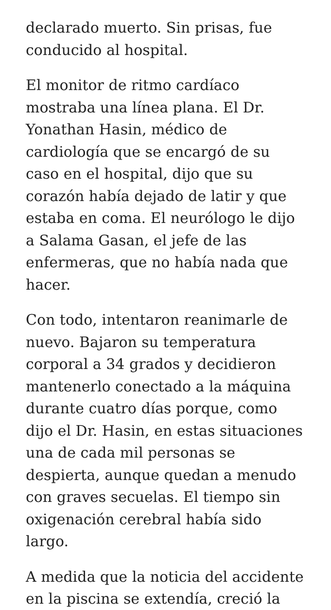declarado muerto. Sin prisas, fue conducido al hospital.
El monitor de ritmo cardíaco mostraba una línea plana. El Dr. Yonathan Hasin, médico de cardiología que se encargó de su caso en el hospital, dijo que su corazón había dejado de latir y que estaba en coma. El neurólogo le dijo a Salama Gasan, el jefe de las enfermeras, que no había nada que hacer.
Con todo, intentaron reanimarle de nuevo. Bajaron su temperatura corporal a 34 grados y decidieron mantenerlo conectado a la máquina durante cuatro días porque, como dijo el Dr. Hasin, en estas situaciones una de cada mil personas se despierta, aunque quedan a menudo con graves secuelas. El tiempo sin oxigenación cerebral había sido largo.
A medida que la noticia del accidente en la piscina se extendía, creció la